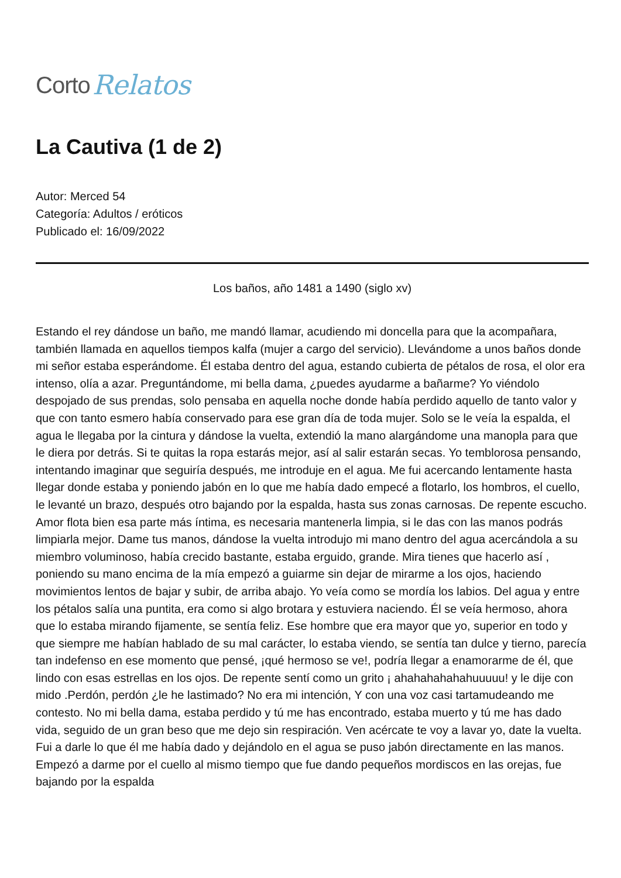Corto Relatos
La Cautiva (1 de 2)
Autor: Merced 54
Categoría: Adultos / eróticos
Publicado el: 16/09/2022
Los baños, año 1481 a 1490 (siglo xv)
Estando el rey dándose un baño, me mandó llamar, acudiendo mi doncella para que la acompañara, también llamada en aquellos tiempos kalfa (mujer a cargo del servicio). Llevándome a unos baños donde mi señor estaba esperándome. Él estaba dentro del agua, estando cubierta de pétalos de rosa, el olor era intenso, olía a azar. Preguntándome, mi bella dama, ¿puedes ayudarme a bañarme? Yo viéndolo despojado de sus prendas, solo pensaba en aquella noche donde había perdido aquello de tanto valor y que con tanto esmero había conservado para ese gran día de toda mujer. Solo se le veía la espalda, el agua le llegaba por la cintura y dándose la vuelta, extendió la mano alargándome una manopla para que le diera por detrás. Si te quitas la ropa estarás mejor, así al salir estarán secas. Yo temblorosa pensando, intentando imaginar que seguiría después, me introduje en el agua. Me fui acercando lentamente hasta llegar donde estaba y poniendo jabón en lo que me había dado empecé a flotarlo, los hombros, el cuello, le levanté un brazo, después otro bajando por la espalda, hasta sus zonas carnosas. De repente escucho. Amor flota bien esa parte más íntima, es necesaria mantenerla limpia, si le das con las manos podrás limpiarla mejor. Dame tus manos, dándose la vuelta introdujo mi mano dentro del agua acercándola a su miembro voluminoso, había crecido bastante, estaba erguido, grande. Mira tienes que hacerlo así , poniendo su mano encima de la mía empezó a guiarme sin dejar de mirarme a los ojos, haciendo movimientos lentos de bajar y subir, de arriba abajo. Yo veía como se mordía los labios. Del agua y entre los pétalos salía una puntita, era como si algo brotara y estuviera naciendo. Él se veía hermoso, ahora que lo estaba mirando fijamente, se sentía feliz. Ese hombre que era mayor que yo, superior en todo y que siempre me habían hablado de su mal carácter, lo estaba viendo, se sentía tan dulce y tierno, parecía tan indefenso en ese momento que pensé, ¡qué hermoso se ve!, podría llegar a enamorarme de él, que lindo con esas estrellas en los ojos. De repente sentí como un grito ¡ ahahahahahahuuuuu! y le dije con mido .Perdón, perdón ¿le he lastimado? No era mi intención, Y con una voz casi tartamudeando me contesto. No mi bella dama, estaba perdido y tú me has encontrado, estaba muerto y tú me has dado vida, seguido de un gran beso que me dejo sin respiración. Ven acércate te voy a lavar yo, date la vuelta. Fui a darle lo que él me había dado y dejándolo en el agua se puso jabón directamente en las manos. Empezó a darme por el cuello al mismo tiempo que fue dando pequeños mordiscos en las orejas, fue bajando por la espalda